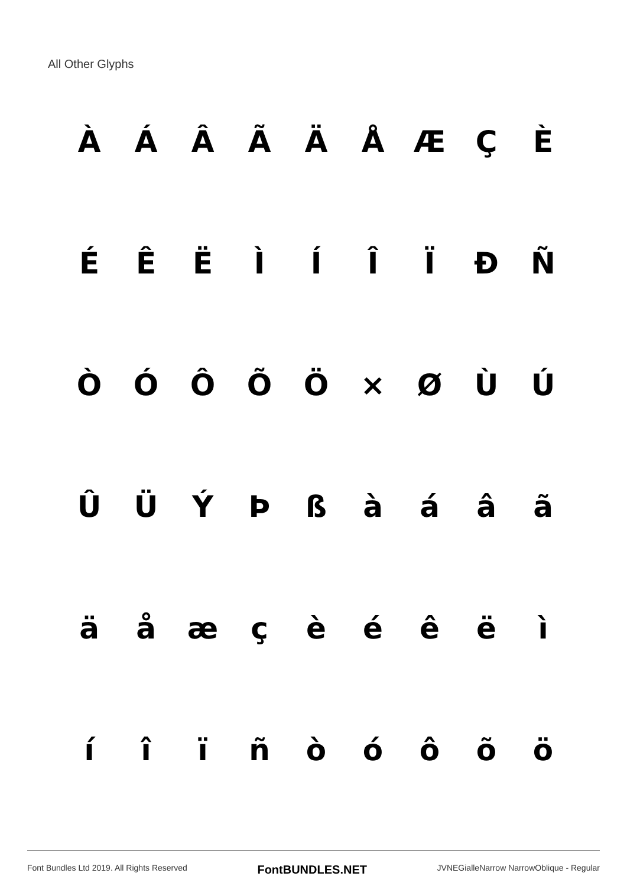All Other Glyphs
ÀÁÂÃÄÅÆÇÈ
ÉÊËÌÍÎÏÐÑ
ÒÓÔÕÖ × ØÙÚ
ÛÜÝÞßàáâã
äåæçèéêëì
íîïñòóôõö
Font Bundles Ltd 2019. All Rights Reserved FontBUNDLES.NET JVNEGialleNarrow NarrowOblique - Regular